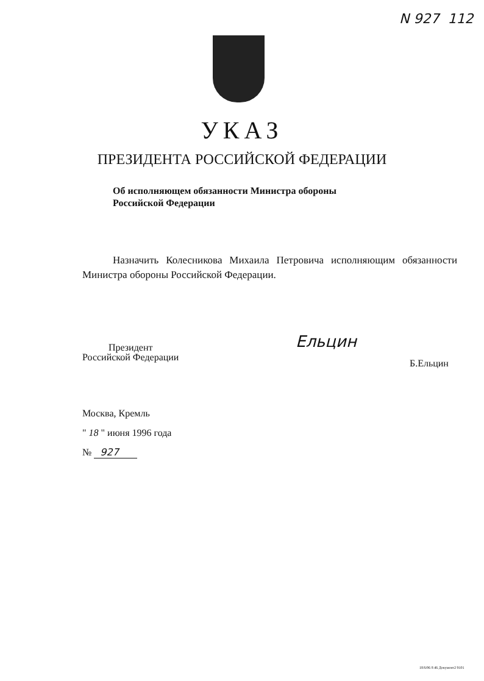N 927 112
УКАЗ
ПРЕЗИДЕНТА РОССИЙСКОЙ ФЕДЕРАЦИИ
Об исполняющем обязанности Министра обороны
Российской Федерации
Назначить Колесникова Михаила Петровича исполняющим обязанности Министра обороны Российской Федерации.
Президент
Российской Федерации
Ельцин
Б.Ельцин
Москва, Кремль
" 18 " июня 1996 года
№ 927
18/6/96 8 46 Документ2 9101